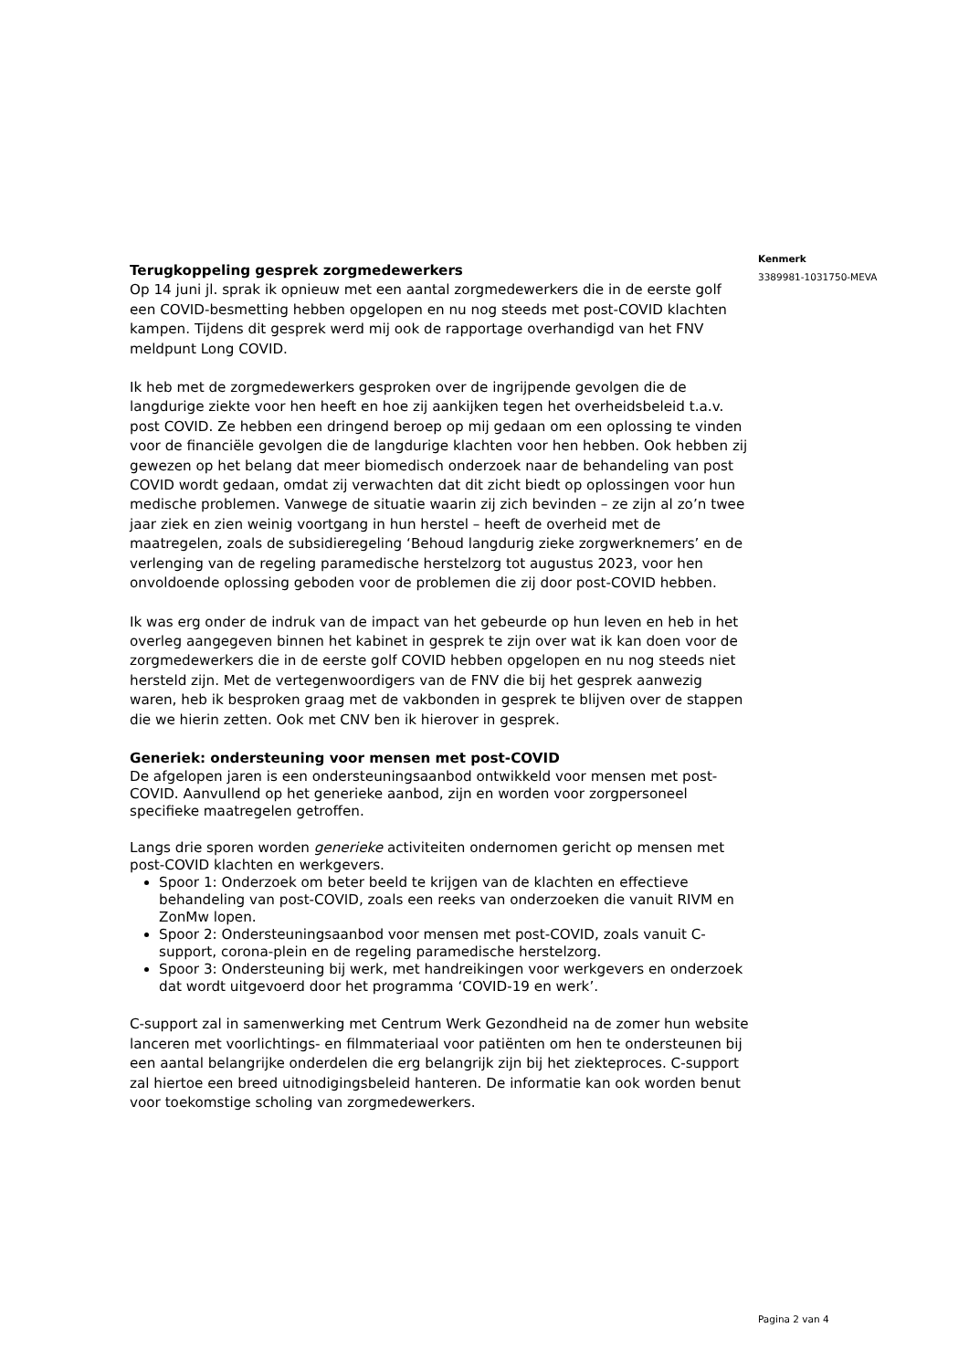Kenmerk
3389981-1031750-MEVA
Terugkoppeling gesprek zorgmedewerkers
Op 14 juni jl. sprak ik opnieuw met een aantal zorgmedewerkers die in de eerste golf een COVID-besmetting hebben opgelopen en nu nog steeds met post-COVID klachten kampen. Tijdens dit gesprek werd mij ook de rapportage overhandigd van het FNV meldpunt Long COVID.
Ik heb met de zorgmedewerkers gesproken over de ingrijpende gevolgen die de langdurige ziekte voor hen heeft en hoe zij aankijken tegen het overheidsbeleid t.a.v. post COVID. Ze hebben een dringend beroep op mij gedaan om een oplossing te vinden voor de financiële gevolgen die de langdurige klachten voor hen hebben. Ook hebben zij gewezen op het belang dat meer biomedisch onderzoek naar de behandeling van post COVID wordt gedaan, omdat zij verwachten dat dit zicht biedt op oplossingen voor hun medische problemen. Vanwege de situatie waarin zij zich bevinden – ze zijn al zo’n twee jaar ziek en zien weinig voortgang in hun herstel – heeft de overheid met de maatregelen, zoals de subsidieregeling ‘Behoud langdurig zieke zorgwerknemers’ en de verlenging van de regeling paramedische herstelzorg tot augustus 2023, voor hen onvoldoende oplossing geboden voor de problemen die zij door post-COVID hebben.
Ik was erg onder de indruk van de impact van het gebeurde op hun leven en heb in het overleg aangegeven binnen het kabinet in gesprek te zijn over wat ik kan doen voor de zorgmedewerkers die in de eerste golf COVID hebben opgelopen en nu nog steeds niet hersteld zijn. Met de vertegenwoordigers van de FNV die bij het gesprek aanwezig waren, heb ik besproken graag met de vakbonden in gesprek te blijven over de stappen die we hierin zetten. Ook met CNV ben ik hierover in gesprek.
Generiek: ondersteuning voor mensen met post-COVID
De afgelopen jaren is een ondersteuningsaanbod ontwikkeld voor mensen met post-COVID. Aanvullend op het generieke aanbod, zijn en worden voor zorgpersoneel specifieke maatregelen getroffen.
Langs drie sporen worden generieke activiteiten ondernomen gericht op mensen met post-COVID klachten en werkgevers.
Spoor 1: Onderzoek om beter beeld te krijgen van de klachten en effectieve behandeling van post-COVID, zoals een reeks van onderzoeken die vanuit RIVM en ZonMw lopen.
Spoor 2: Ondersteuningsaanbod voor mensen met post-COVID, zoals vanuit C-support, corona-plein en de regeling paramedische herstelzorg.
Spoor 3: Ondersteuning bij werk, met handreikingen voor werkgevers en onderzoek dat wordt uitgevoerd door het programma ‘COVID-19 en werk’.
C-support zal in samenwerking met Centrum Werk Gezondheid na de zomer hun website lanceren met voorlichtings- en filmmateriaal voor patiënten om hen te ondersteunen bij een aantal belangrijke onderdelen die erg belangrijk zijn bij het ziekteproces. C-support zal hiertoe een breed uitnodigingsbeleid hanteren. De informatie kan ook worden benut voor toekomstige scholing van zorgmedewerkers.
Pagina 2 van 4